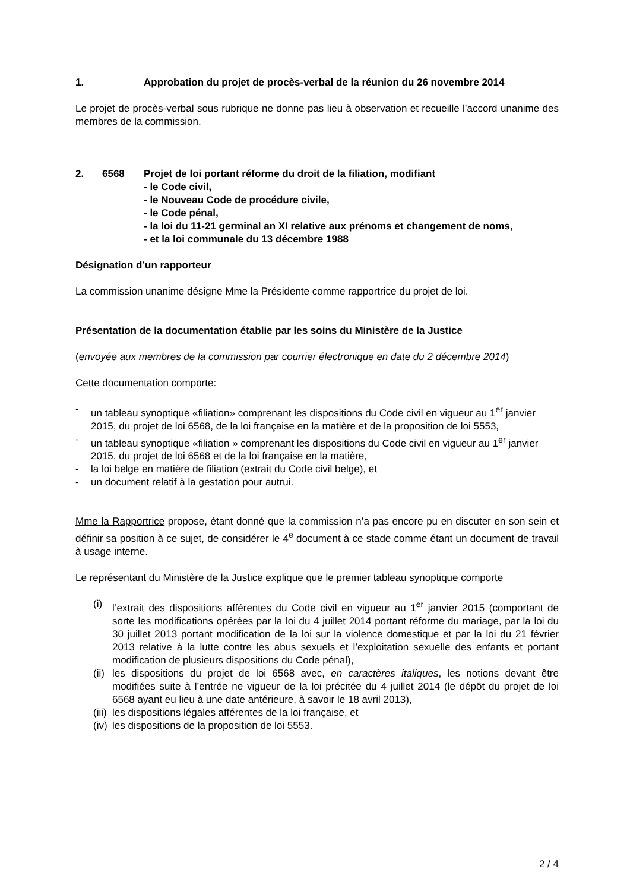1. Approbation du projet de procès-verbal de la réunion du 26 novembre 2014
Le projet de procès-verbal sous rubrique ne donne pas lieu à observation et recueille l’accord unanime des membres de la commission.
2. 6568 Projet de loi portant réforme du droit de la filiation, modifiant
- le Code civil,
- le Nouveau Code de procédure civile,
- le Code pénal,
- la loi du 11-21 germinal an XI relative aux prénoms et changement de noms,
- et la loi communale du 13 décembre 1988
Désignation d’un rapporteur
La commission unanime désigne Mme la Présidente comme rapportrice du projet de loi.
Présentation de la documentation établie par les soins du Ministère de la Justice
(envoyée aux membres de la commission par courrier électronique en date du 2 décembre 2014)
Cette documentation comporte:
- un tableau synoptique «filiation» comprenant les dispositions du Code civil en vigueur au 1<sup>er</sup> janvier 2015, du projet de loi 6568, de la loi française en la matière et de la proposition de loi 5553,
- un tableau synoptique «filiation » comprenant les dispositions du Code civil en vigueur au 1<sup>er</sup> janvier 2015, du projet de loi 6568 et de la loi française en la matière,
- la loi belge en matière de filiation (extrait du Code civil belge), et
- un document relatif à la gestation pour autrui.
Mme la Rapportrice propose, étant donné que la commission n’a pas encore pu en discuter en son sein et définir sa position à ce sujet, de considérer le 4<sup>e</sup> document à ce stade comme étant un document de travail à usage interne.
Le représentant du Ministère de la Justice explique que le premier tableau synoptique comporte
(i) l’extrait des dispositions afférentes du Code civil en vigueur au 1<sup>er</sup> janvier 2015 (comportant de sorte les modifications opérées par la loi du 4 juillet 2014 portant réforme du mariage, par la loi du 30 juillet 2013 portant modification de la loi sur la violence domestique et par la loi du 21 février 2013 relative à la lutte contre les abus sexuels et l’exploitation sexuelle des enfants et portant modification de plusieurs dispositions du Code pénal),
(ii) les dispositions du projet de loi 6568 avec, en caractères italiques, les notions devant être modifiées suite à l’entrée ne vigueur de la loi précitée du 4 juillet 2014 (le dépôt du projet de loi 6568 ayant eu lieu à une date antérieure, à savoir le 18 avril 2013),
(iii) les dispositions légales afférentes de la loi française, et
(iv) les dispositions de la proposition de loi 5553.
2 / 4